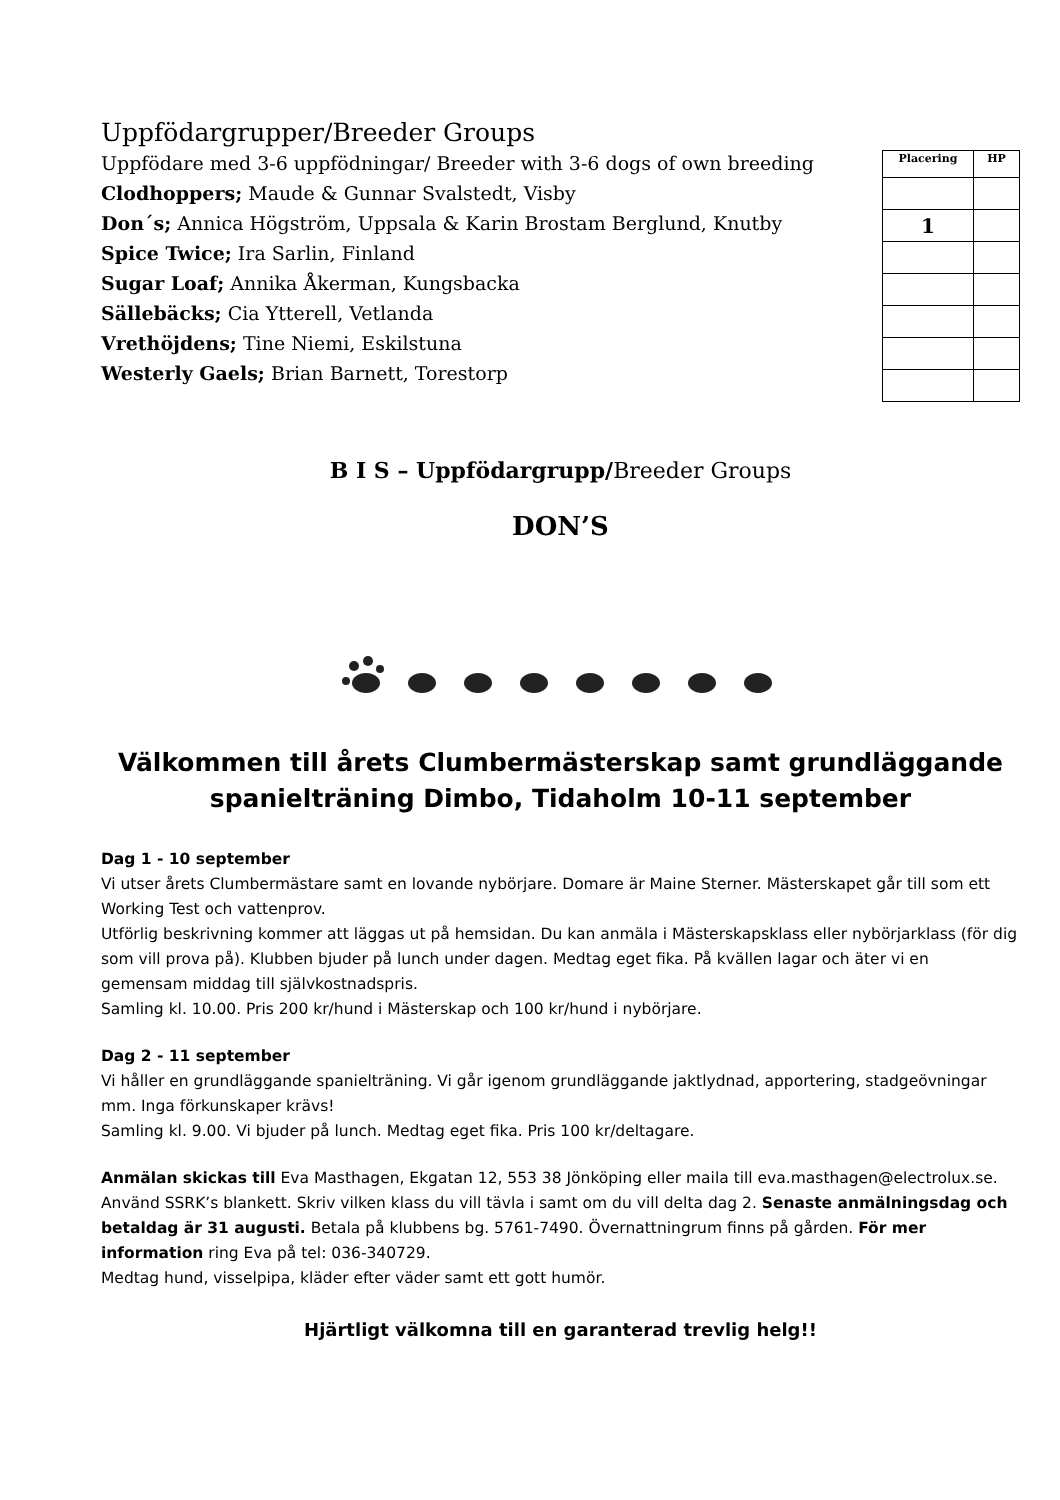Uppfödargrupper/Breeder Groups
Uppfödare med 3-6 uppfödningar/ Breeder with 3-6 dogs of own breeding
Clodhoppers; Maude & Gunnar Svalstedt, Visby
Don´s; Annica Högström, Uppsala & Karin Brostam Berglund, Knutby
Spice Twice; Ira Sarlin, Finland
Sugar Loaf; Annika Åkerman, Kungsbacka
Sällebäcks; Cia Ytterell, Vetlanda
Vrethöjdens; Tine Niemi, Eskilstuna
Westerly Gaels; Brian Barnett, Torestorp
| Placering | HP |
| --- | --- |
| 1 | |
B I S – Uppfödargrupp/Breeder Groups
DON’S
Välkommen till årets Clumbermästerskap samt grundläggande spanielträning Dimbo, Tidaholm 10-11 september
Dag 1 - 10 september
Vi utser årets Clumbermästare samt en lovande nybörjare. Domare är Maine Sterner. Mästerskapet går till som ett Working Test och vattenprov.
Utförlig beskrivning kommer att läggas ut på hemsidan. Du kan anmäla i Mästerskapsklass eller nybörjarklass (för dig som vill prova på). Klubben bjuder på lunch under dagen. Medtag eget fika. På kvällen lagar och äter vi en gemensam middag till självkostnadspris.
Samling kl. 10.00. Pris 200 kr/hund i Mästerskap och 100 kr/hund i nybörjare.
Dag 2 - 11 september
Vi håller en grundläggande spanielträning. Vi går igenom grundläggande jaktlydnad, apportering, stadgeövningar mm. Inga förkunskaper krävs!
Samling kl. 9.00. Vi bjuder på lunch. Medtag eget fika. Pris 100 kr/deltagare.
Anmälan skickas till Eva Masthagen, Ekgatan 12, 553 38 Jönköping eller maila till eva.masthagen@electrolux.se. Använd SSRK’s blankett. Skriv vilken klass du vill tävla i samt om du vill delta dag 2. Senaste anmälningsdag och betaldag är 31 augusti. Betala på klubbens bg. 5761-7490. Övernattningrum finns på gården. För mer information ring Eva på tel: 036-340729.
Medtag hund, visselpipa, kläder efter väder samt ett gott humör.
Hjärtligt välkomna till en garanterad trevlig helg!!